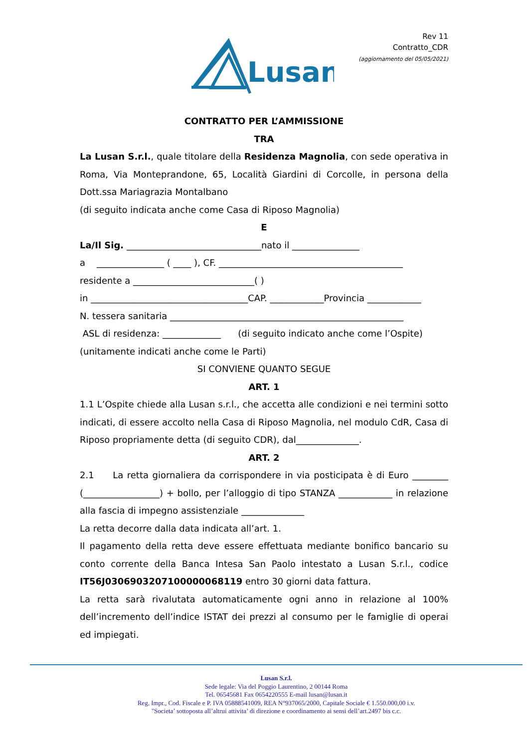Rev 11
Contratto_CDR
(aggiornamento del 05/05/2021)
Lusan
CONTRATTO PER L’AMMISSIONE
TRA
La Lusan S.r.l., quale titolare della Residenza Magnolia, con sede operativa in Roma, Via Monteprandone, 65, Località Giardini di Corcolle, in persona della Dott.ssa Mariagrazia Montalbano
(di seguito indicata anche come Casa di Riposo Magnolia)
E
La/Il Sig. ______________________________nato il _______________
a _______________ ( ____ ), CF. _________________________________________
residente a ___________________________( )
in ___________________________________CAP. ____________Provincia ____________
N. tessera sanitaria ____________________________________________________
ASL di residenza: _____________ (di seguito indicato anche come l’Ospite)
(unitamente indicati anche come le Parti)
SI CONVIENE QUANTO SEGUE
ART. 1
1.1 L’Ospite chiede alla Lusan s.r.l., che accetta alle condizioni e nei termini sotto indicati, di essere accolto nella Casa di Riposo Magnolia, nel modulo CdR, Casa di Riposo propriamente detta (di seguito CDR), dal______________.
ART. 2
2.1 La retta giornaliera da corrispondere in via posticipata è di Euro ________ (_________________) + bollo, per l’alloggio di tipo STANZA ____________ in relazione alla fascia di impegno assistenziale ______________
La retta decorre dalla data indicata all’art. 1.
Il pagamento della retta deve essere effettuata mediante bonifico bancario su conto corrente della Banca Intesa San Paolo intestato a Lusan S.r.l., codice IT56J0306903207100000068119 entro 30 giorni data fattura.
La retta sarà rivalutata automaticamente ogni anno in relazione al 100% dell’incremento dell’indice ISTAT dei prezzi al consumo per le famiglie di operai ed impiegati.
Lusan S.r.l.
Sede legale: Via del Poggio Laurentino, 2 00144 Roma
Tel. 06545681 Fax 0654220555 E-mail lusan@lusan.it
Reg. Impr., Cod. Fiscale e P. IVA 05888541009, REA N°937065/2000, Capitale Sociale € 1.550.000,00 i.v.
"Societa’ sottoposta all’altrui attivita’ di direzione e coordinamento ai sensi dell’art.2497 bis c.c.